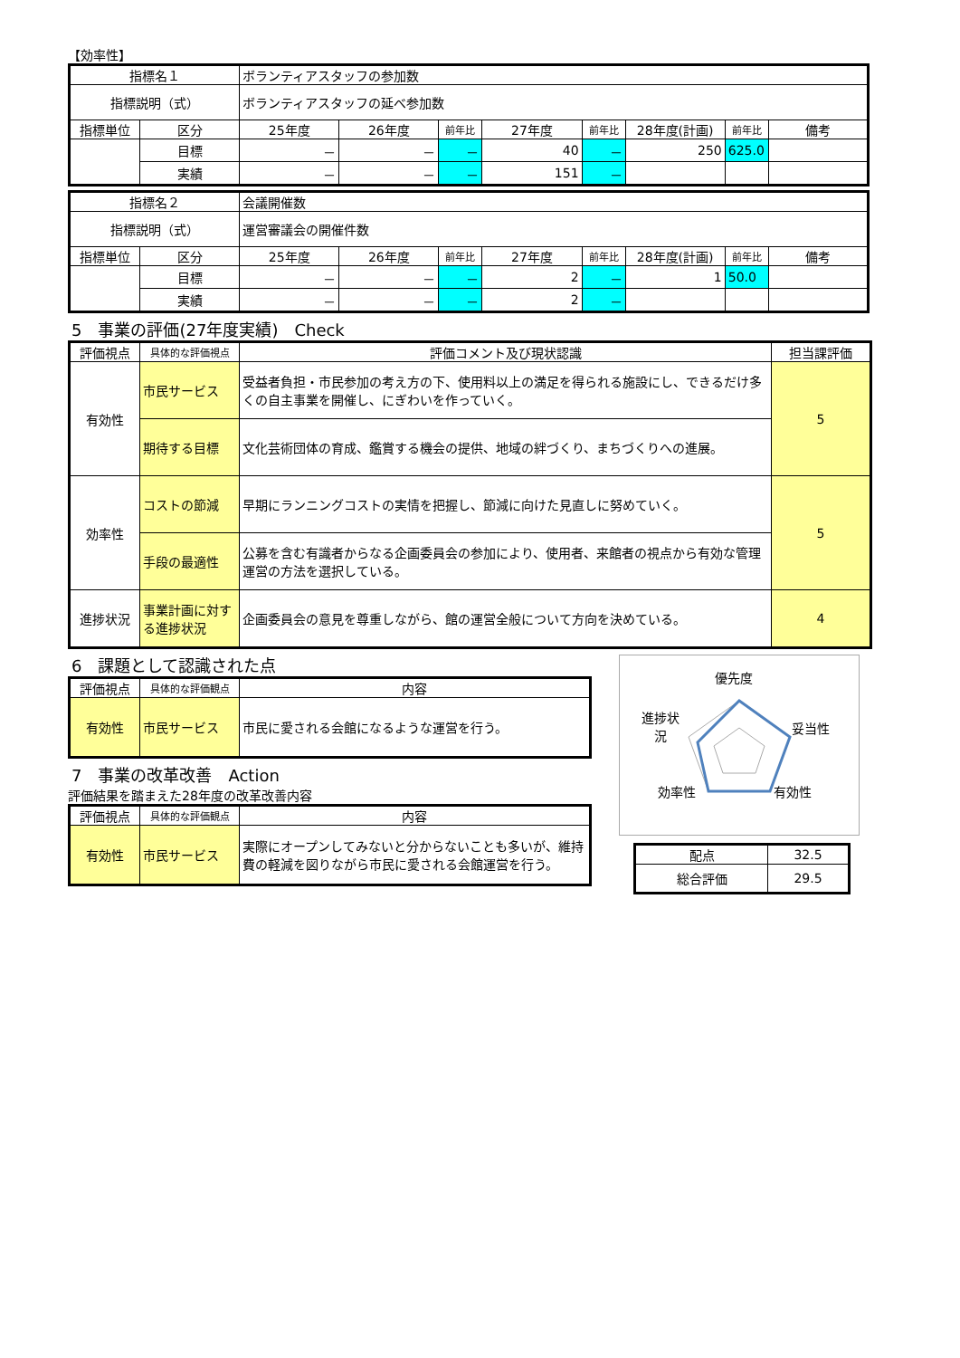【効率性】
| 指標名１ | | ボランティアスタッフの参加数 | | | | | | | |
| 指標説明（式） | | ボランティアスタッフの延べ参加数 | | | | | | | |
| 指標単位 | 区分 | 25年度 | 26年度 | 前年比 | 27年度 | 前年比 | 28年度(計画) | 前年比 | 備考 |
| | 目標 | － | － | － | 40 | － | 250 | 625.0 | |
| | 実績 | － | － | － | 151 | － | | | |
| 指標名２ | | 会議開催数 | | | | | | | |
| 指標説明（式） | | 運営審議会の開催件数 | | | | | | | |
| 指標単位 | 区分 | 25年度 | 26年度 | 前年比 | 27年度 | 前年比 | 28年度(計画) | 前年比 | 備考 |
| | 目標 | － | － | － | 2 | － | 1 | 50.0 | |
| | 実績 | － | － | － | 2 | － | | | |
5　事業の評価(27年度実績)　Check
| 評価視点 | 具体的な評価視点 | 評価コメント及び現状認識 | 担当課評価 |
| --- | --- | --- | --- |
| 有効性 | 市民サービス | 受益者負担・市民参加の考え方の下、使用料以上の満足を得られる施設にし、できるだけ多くの自主事業を開催し、にぎわいを作っていく。 | 5 |
| | 期待する目標 | 文化芸術団体の育成、鑑賞する機会の提供、地域の絆づくり、まちづくりへの進展。 | |
| 効率性 | コストの節減 | 早期にランニングコストの実情を把握し、節減に向けた見直しに努めていく。 | 5 |
| | 手段の最適性 | 公募を含む有識者からなる企画委員会の参加により、使用者、来館者の視点から有効な管理運営の方法を選択している。 | |
| 進捗状況 | 事業計画に対する進捗状況 | 企画委員会の意見を尊重しながら、館の運営全般について方向を決めている。 | 4 |
6　課題として認識された点
| 評価視点 | 具体的な評価観点 | 内容 |
| --- | --- | --- |
| 有効性 | 市民サービス | 市民に愛される会館になるような運営を行う。 |
7　事業の改革改善　Action
評価結果を踏まえた28年度の改革改善内容
| 評価視点 | 具体的な評価観点 | 内容 |
| --- | --- | --- |
| 有効性 | 市民サービス | 実際にオープンしてみないと分からないことも多いが、維持費の軽減を図りながら市民に愛される会館運営を行う。 |
優先度
妥当性
有効性
効率性
進捗状況
| 配点 | 32.5 |
| 総合評価 | 29.5 |